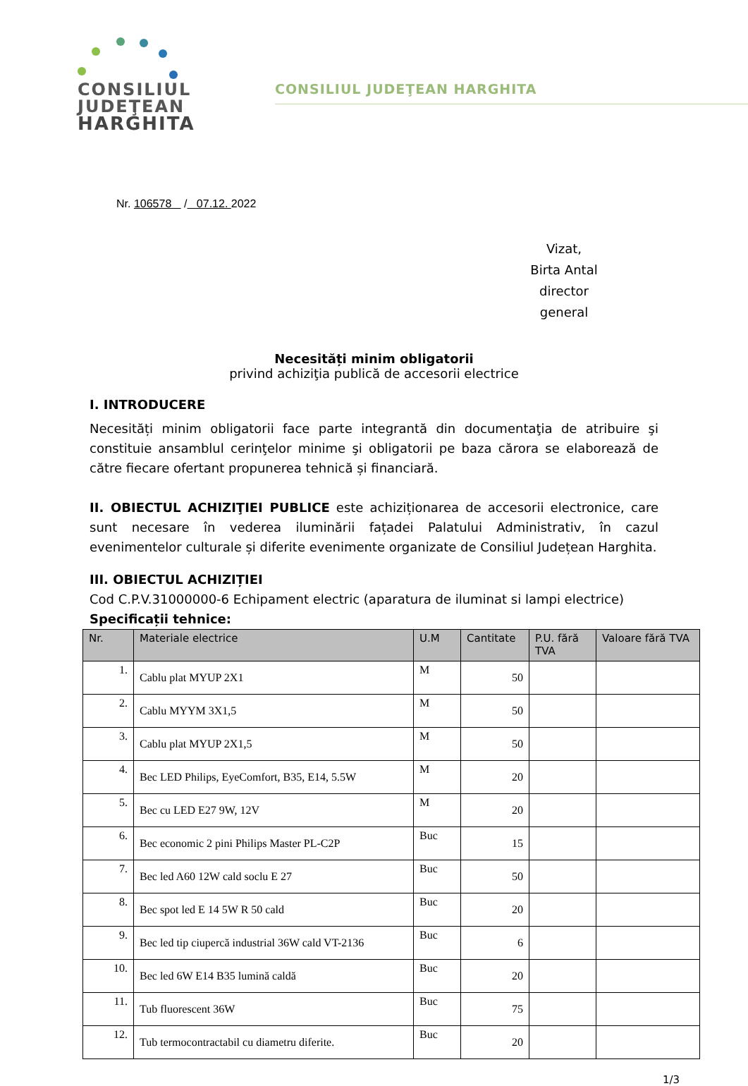CONSILIUL
JUDEŢEAN
HARGHITA
CONSILIUL JUDEŢEAN HARGHITA
Nr. 106578 / 07.12. 2022
Vizat,
Birta Antal
director general
Necesități minim obligatorii
privind achiziţia publică de accesorii electrice
I. INTRODUCERE
Necesități minim obligatorii face parte integrantă din documentaţia de atribuire şi constituie ansamblul cerinţelor minime şi obligatorii pe baza cărora se elaborează de către fiecare ofertant propunerea tehnică și financiară.
II. OBIECTUL ACHIZIŢIEI PUBLICE este achiziționarea de accesorii electronice, care sunt necesare în vederea iluminării fațadei Palatului Administrativ, în cazul evenimentelor culturale și diferite evenimente organizate de Consiliul Județean Harghita.
III. OBIECTUL ACHIZIȚIEI
Cod C.P.V.31000000-6 Echipament electric (aparatura de iluminat si lampi electrice)
Specificații tehnice:
| Nr. | Materiale electrice | U.M | Cantitate | P.U. fără TVA | Valoare fără TVA |
| --- | --- | --- | --- | --- | --- |
| 1. | Cablu plat MYUP 2X1 | M | 50 | | |
| 2. | Cablu MYYM 3X1,5 | M | 50 | | |
| 3. | Cablu plat MYUP 2X1,5 | M | 50 | | |
| 4. | Bec LED Philips, EyeComfort, B35, E14, 5.5W | M | 20 | | |
| 5. | Bec cu LED E27 9W, 12V | M | 20 | | |
| 6. | Bec economic 2 pini Philips Master PL-C2P | Buc | 15 | | |
| 7. | Bec led A60 12W cald soclu E 27 | Buc | 50 | | |
| 8. | Bec spot led E 14 5W R 50 cald | Buc | 20 | | |
| 9. | Bec led tip ciupercă industrial 36W cald VT-2136 | Buc | 6 | | |
| 10. | Bec led 6W E14 B35 lumină caldă | Buc | 20 | | |
| 11. | Tub fluorescent 36W | Buc | 75 | | |
| 12. | Tub termocontractabil cu diametru diferite. | Buc | 20 | | |
1/3